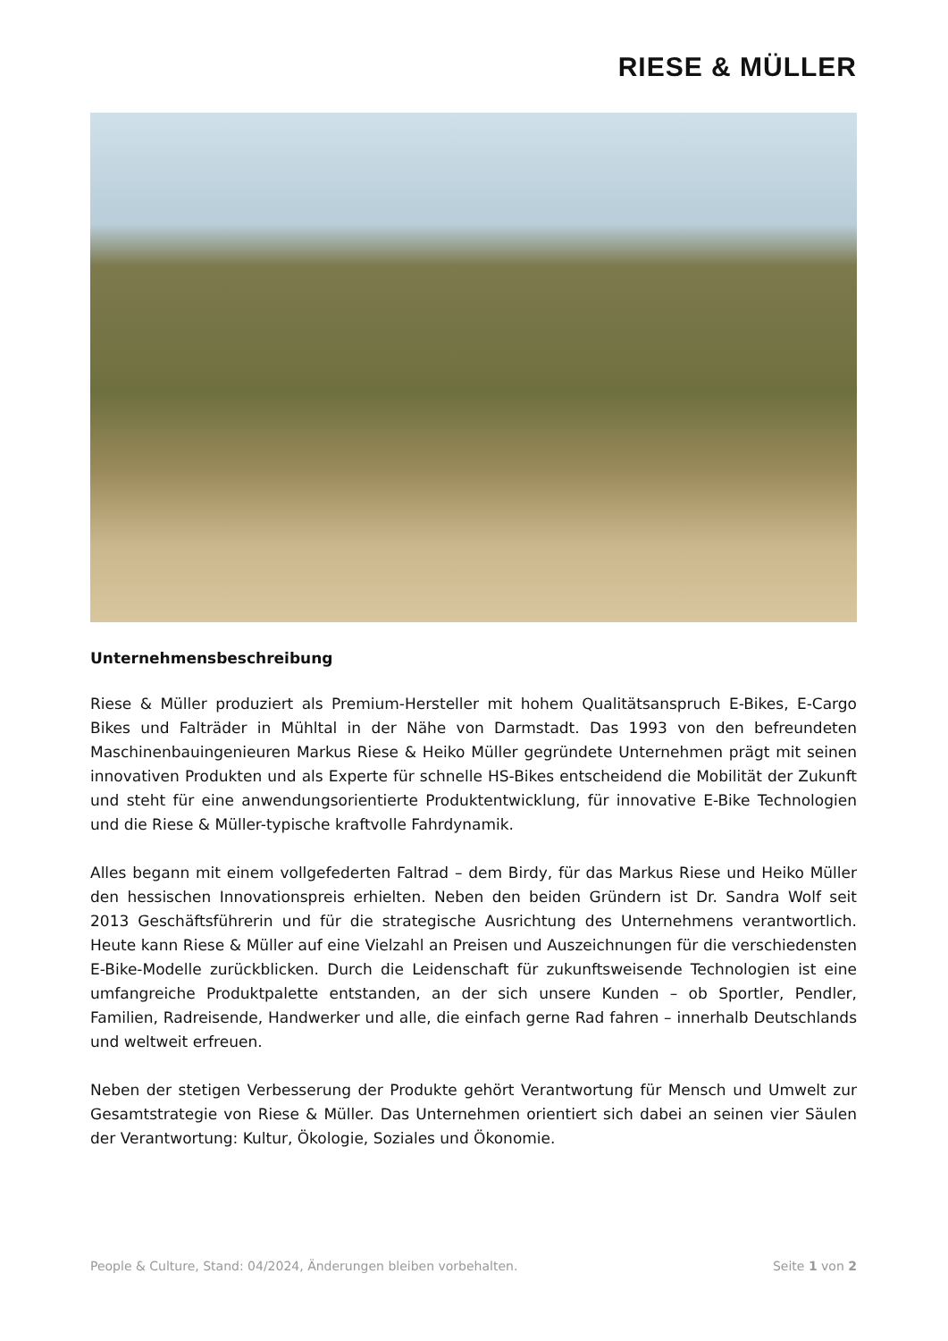RIESE & MÜLLER
Unternehmensbeschreibung
Riese & Müller produziert als Premium-Hersteller mit hohem Qualitätsanspruch E-Bikes, E-Cargo Bikes und Falträder in Mühltal in der Nähe von Darmstadt. Das 1993 von den befreundeten Maschinenbauingenieuren Markus Riese & Heiko Müller gegründete Unternehmen prägt mit seinen innovativen Produkten und als Experte für schnelle HS-Bikes entscheidend die Mobilität der Zukunft und steht für eine anwendungsorientierte Produktentwicklung, für innovative E-Bike Technologien und die Riese & Müller-typische kraftvolle Fahrdynamik.
Alles begann mit einem vollgefederten Faltrad – dem Birdy, für das Markus Riese und Heiko Müller den hessischen Innovationspreis erhielten. Neben den beiden Gründern ist Dr. Sandra Wolf seit 2013 Geschäftsführerin und für die strategische Ausrichtung des Unternehmens verantwortlich. Heute kann Riese & Müller auf eine Vielzahl an Preisen und Auszeichnungen für die verschiedensten E-Bike-Modelle zurückblicken. Durch die Leidenschaft für zukunftsweisende Technologien ist eine umfangreiche Produktpalette entstanden, an der sich unsere Kunden – ob Sportler, Pendler, Familien, Radreisende, Handwerker und alle, die einfach gerne Rad fahren – innerhalb Deutschlands und weltweit erfreuen.
Neben der stetigen Verbesserung der Produkte gehört Verantwortung für Mensch und Umwelt zur Gesamtstrategie von Riese & Müller. Das Unternehmen orientiert sich dabei an seinen vier Säulen der Verantwortung: Kultur, Ökologie, Soziales und Ökonomie.
People & Culture, Stand: 04/2024, Änderungen bleiben vorbehalten. Seite 1 von 2